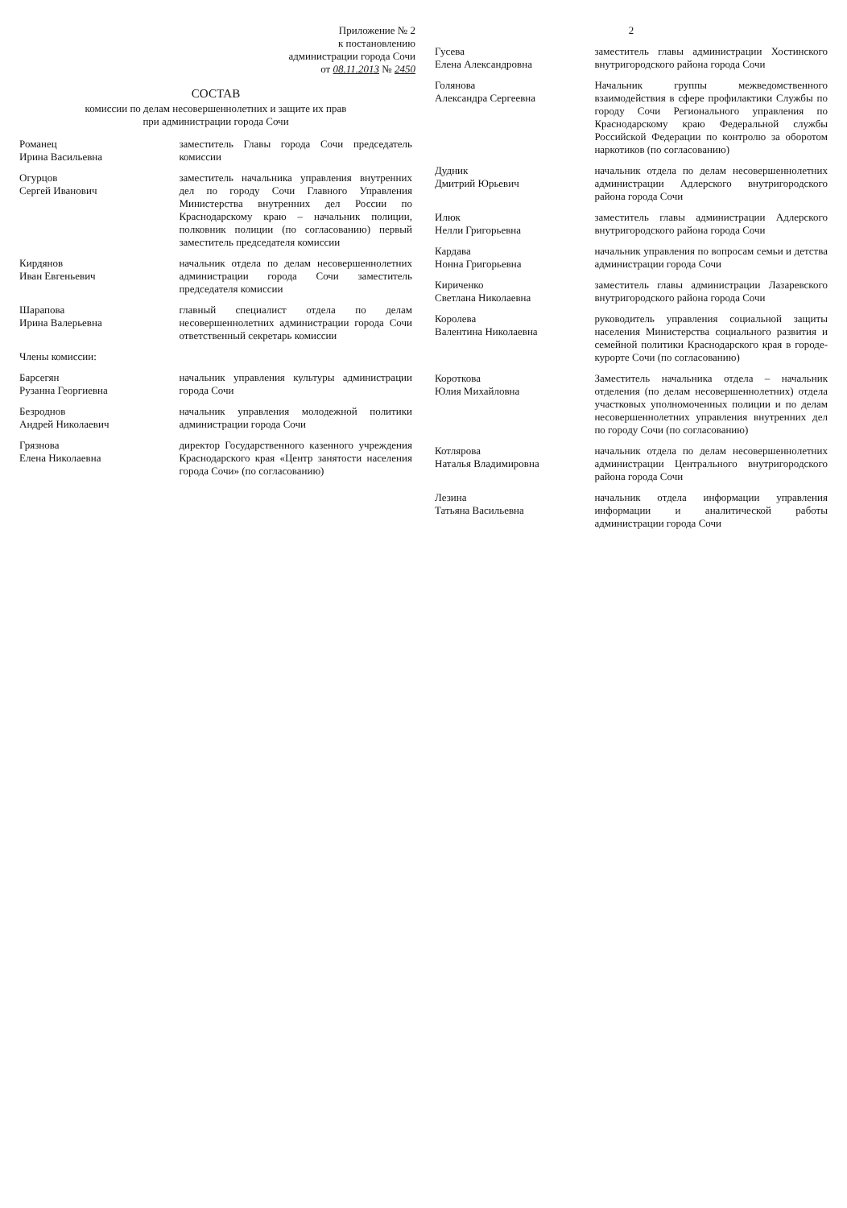Приложение № 2
к постановлению
администрации города Сочи
от 08.11.2013 № 2450
СОСТАВ
комиссии по делам несовершеннолетних и защите их прав
при администрации города Сочи
| Романец Ирина Васильевна | заместитель Главы города Сочи председатель комиссии |
| Огурцов Сергей Иванович | заместитель начальника управления внутренних дел по городу Сочи Главного Управления Министерства внутренних дел России по Краснодарскому краю – начальник полиции, полковник полиции (по согласованию) первый заместитель председателя комиссии |
| Кирдянов Иван Евгеньевич | начальник отдела по делам несовершеннолетних администрации города Сочи заместитель председателя комиссии |
| Шарапова Ирина Валерьевна | главный специалист отдела по делам несовершеннолетних администрации города Сочи ответственный секретарь комиссии |
| Члены комиссии: | |
| Барсегян Рузанна Георгиевна | начальник управления культуры администрации города Сочи |
| Безроднов Андрей Николаевич | начальник управления молодежной политики администрации города Сочи |
| Грязнова Елена Николаевна | директор Государственного казенного учреждения Краснодарского края «Центр занятости населения города Сочи» (по согласованию) |
2
| Гусева Елена Александровна | заместитель главы администрации Хостинского внутригородского района города Сочи |
| Голянова Александра Сергеевна | Начальник группы межведомственного взаимодействия в сфере профилактики Службы по городу Сочи Регионального управления по Краснодарскому краю Федеральной службы Российской Федерации по контролю за оборотом наркотиков (по согласованию) |
| Дудник Дмитрий Юрьевич | начальник отдела по делам несовершеннолетних администрации Адлерского внутригородского района города Сочи |
| Илюк Нелли Григорьевна | заместитель главы администрации Адлерского внутригородского района города Сочи |
| Кардава Нонна Григорьевна | начальник управления по вопросам семьи и детства администрации города Сочи |
| Кириченко Светлана Николаевна | заместитель главы администрации Лазаревского внутригородского района города Сочи |
| Королева Валентина Николаевна | руководитель управления социальной защиты населения Министерства социального развития и семейной политики Краснодарского края в городе-курорте Сочи (по согласованию) |
| Короткова Юлия Михайловна | Заместитель начальника отдела – начальник отделения (по делам несовершеннолетних) отдела участковых уполномоченных полиции и по делам несовершеннолетних управления внутренних дел по городу Сочи (по согласованию) |
| Котлярова Наталья Владимировна | начальник отдела по делам несовершеннолетних администрации Центрального внутригородского района города Сочи |
| Лезина Татьяна Васильевна | начальник отдела информации управления информации и аналитической работы администрации города Сочи |